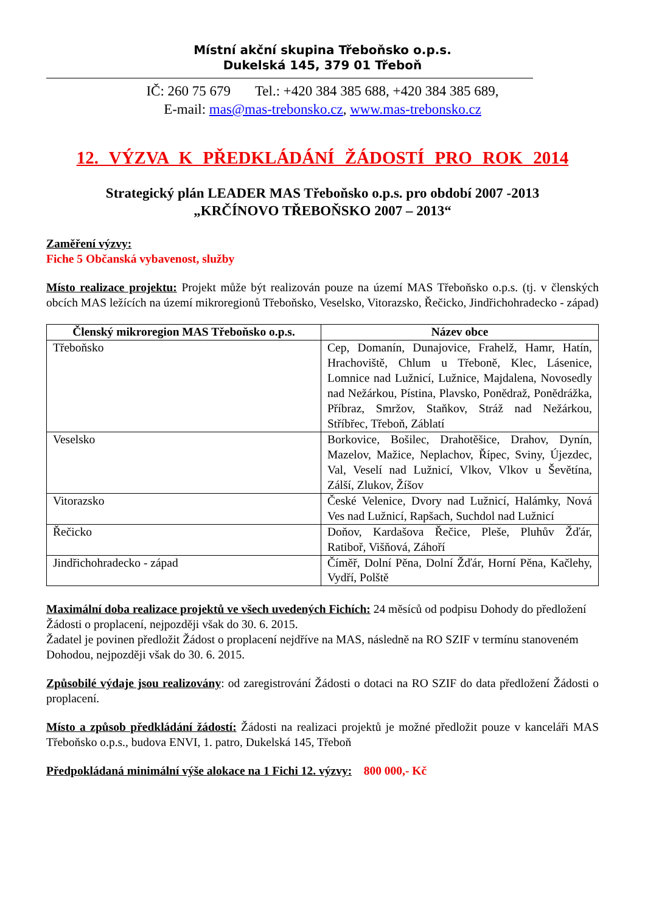Místní akční skupina Třeboňsko o.p.s.
Dukelská 145, 379 01 Třeboň
IČ: 260 75 679 Tel.: +420 384 385 688, +420 384 385 689,
E-mail: mas@mas-trebonsko.cz, www.mas-trebonsko.cz
12. VÝZVA K PŘEDKLÁDÁNÍ ŽÁDOSTÍ PRO ROK 2014
Strategický plán LEADER MAS Třeboňsko o.p.s. pro období 2007 -2013
„KRČÍNOVO TŘEBOŇSKO 2007 – 2013“
Zaměření výzvy:
Fiche 5 Občanská vybavenost, služby
Místo realizace projektu: Projekt může být realizován pouze na území MAS Třeboňsko o.p.s. (tj. v členských obcích MAS ležících na území mikroregionů Třeboňsko, Veselsko, Vitorazsko, Řečicko, Jindřichohradecko - západ)
| Členský mikroregion MAS Třeboňsko o.p.s. | Název obce |
| --- | --- |
| Třeboňsko | Cep, Domanín, Dunajovice, Frahelž, Hamr, Hatín, Hrachoviště, Chlum u Třeboně, Klec, Lásenice, Lomnice nad Lužnicí, Lužnice, Majdalena, Novosedly nad Nežárkou, Pístina, Plavsko, Ponědraž, Ponědrážka, Příbraz, Smržov, Staňkov, Stráž nad Nežárkou, Stříbřec, Třeboň, Záblatí |
| Veselsko | Borkovice, Bošilec, Drahotěšice, Drahov, Dynín, Mazelov, Mažice, Neplachov, Řípec, Sviny, Újezdec, Val, Veselí nad Lužnicí, Vlkov, Vlkov u Ševětína, Zálší, Zlukov, Žíšov |
| Vitorazsko | České Velenice, Dvory nad Lužnicí, Halámky, Nová Ves nad Lužnicí, Rapšach, Suchdol nad Lužnicí |
| Řečicko | Doňov, Kardašova Řečice, Pleše, Pluhův Žďár, Ratiboř, Višňová, Záhoří |
| Jindřichohradecko - západ | Číměř, Dolní Pěna, Dolní Žďár, Horní Pěna, Kačlehy, Vydří, Polště |
Maximální doba realizace projektů ve všech uvedených Fichích: 24 měsíců od podpisu Dohody do předložení Žádosti o proplacení, nejpozději však do 30. 6. 2015.
Žadatel je povinen předložit Žádost o proplacení nejdříve na MAS, následně na RO SZIF v termínu stanoveném Dohodou, nejpozději však do 30. 6. 2015.
Způsobilé výdaje jsou realizovány: od zaregistrování Žádosti o dotaci na RO SZIF do data předložení Žádosti o proplacení.
Místo a způsob předkládání žádostí: Žádosti na realizaci projektů je možné předložit pouze v kanceláři MAS Třeboňsko o.p.s., budova ENVI, 1. patro, Dukelská 145, Třeboň
Předpokládaná minimální výše alokace na 1 Fichi 12. výzvy: 800 000,- Kč